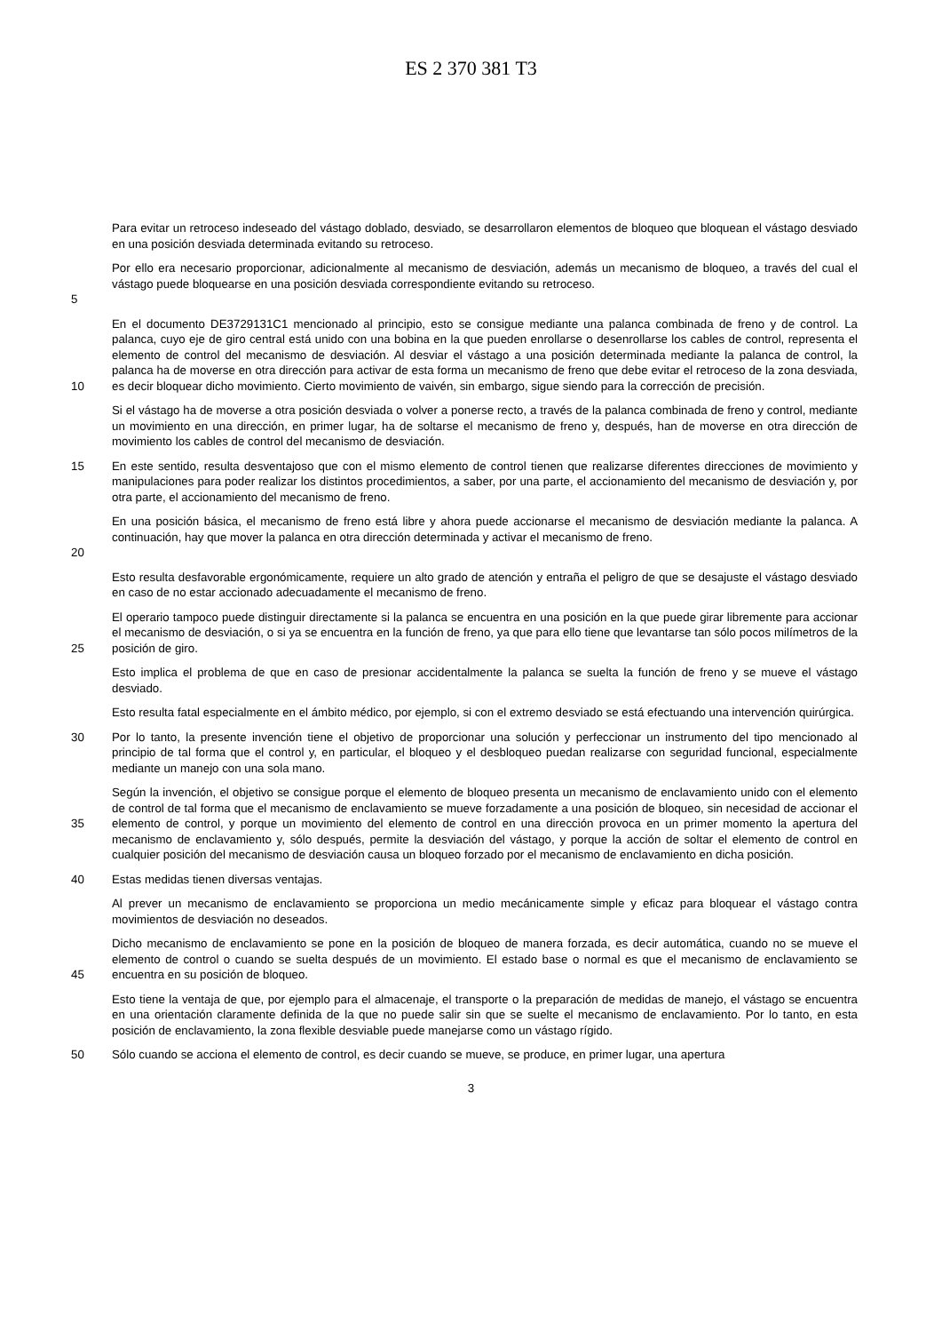ES 2 370 381 T3
Para evitar un retroceso indeseado del vástago doblado, desviado, se desarrollaron elementos de bloqueo que bloquean el vástago desviado en una posición desviada determinada evitando su retroceso.
5
Por ello era necesario proporcionar, adicionalmente al mecanismo de desviación, además un mecanismo de bloqueo, a través del cual el vástago puede bloquearse en una posición desviada correspondiente evitando su retroceso.
10
En el documento DE3729131C1 mencionado al principio, esto se consigue mediante una palanca combinada de freno y de control. La palanca, cuyo eje de giro central está unido con una bobina en la que pueden enrollarse o desenrollarse los cables de control, representa el elemento de control del mecanismo de desviación. Al desviar el vástago a una posición determinada mediante la palanca de control, la palanca ha de moverse en otra dirección para activar de esta forma un mecanismo de freno que debe evitar el retroceso de la zona desviada, es decir bloquear dicho movimiento. Cierto movimiento de vaivén, sin embargo, sigue siendo para la corrección de precisión.
Si el vástago ha de moverse a otra posición desviada o volver a ponerse recto, a través de la palanca combinada de freno y control, mediante un movimiento en una dirección, en primer lugar, ha de soltarse el mecanismo de freno y, después, han de moverse en otra dirección de movimiento los cables de control del mecanismo de desviación.
15
En este sentido, resulta desventajoso que con el mismo elemento de control tienen que realizarse diferentes direcciones de movimiento y manipulaciones para poder realizar los distintos procedimientos, a saber, por una parte, el accionamiento del mecanismo de desviación y, por otra parte, el accionamiento del mecanismo de freno.
20
En una posición básica, el mecanismo de freno está libre y ahora puede accionarse el mecanismo de desviación mediante la palanca. A continuación, hay que mover la palanca en otra dirección determinada y activar el mecanismo de freno.
Esto resulta desfavorable ergonómicamente, requiere un alto grado de atención y entraña el peligro de que se desajuste el vástago desviado en caso de no estar accionado adecuadamente el mecanismo de freno.
25
El operario tampoco puede distinguir directamente si la palanca se encuentra en una posición en la que puede girar libremente para accionar el mecanismo de desviación, o si ya se encuentra en la función de freno, ya que para ello tiene que levantarse tan sólo pocos milímetros de la posición de giro.
Esto implica el problema de que en caso de presionar accidentalmente la palanca se suelta la función de freno y se mueve el vástago desviado.
Esto resulta fatal especialmente en el ámbito médico, por ejemplo, si con el extremo desviado se está efectuando una intervención quirúrgica.
30
Por lo tanto, la presente invención tiene el objetivo de proporcionar una solución y perfeccionar un instrumento del tipo mencionado al principio de tal forma que el control y, en particular, el bloqueo y el desbloqueo puedan realizarse con seguridad funcional, especialmente mediante un manejo con una sola mano.
35
Según la invención, el objetivo se consigue porque el elemento de bloqueo presenta un mecanismo de enclavamiento unido con el elemento de control de tal forma que el mecanismo de enclavamiento se mueve forzadamente a una posición de bloqueo, sin necesidad de accionar el elemento de control, y porque un movimiento del elemento de control en una dirección provoca en un primer momento la apertura del mecanismo de enclavamiento y, sólo después, permite la desviación del vástago, y porque la acción de soltar el elemento de control en cualquier posición del mecanismo de desviación causa un bloqueo forzado por el mecanismo de enclavamiento en dicha posición.
40
Estas medidas tienen diversas ventajas.
Al prever un mecanismo de enclavamiento se proporciona un medio mecánicamente simple y eficaz para bloquear el vástago contra movimientos de desviación no deseados.
45
Dicho mecanismo de enclavamiento se pone en la posición de bloqueo de manera forzada, es decir automática, cuando no se mueve el elemento de control o cuando se suelta después de un movimiento. El estado base o normal es que el mecanismo de enclavamiento se encuentra en su posición de bloqueo.
Esto tiene la ventaja de que, por ejemplo para el almacenaje, el transporte o la preparación de medidas de manejo, el vástago se encuentra en una orientación claramente definida de la que no puede salir sin que se suelte el mecanismo de enclavamiento. Por lo tanto, en esta posición de enclavamiento, la zona flexible desviable puede manejarse como un vástago rígido.
50
Sólo cuando se acciona el elemento de control, es decir cuando se mueve, se produce, en primer lugar, una apertura
3